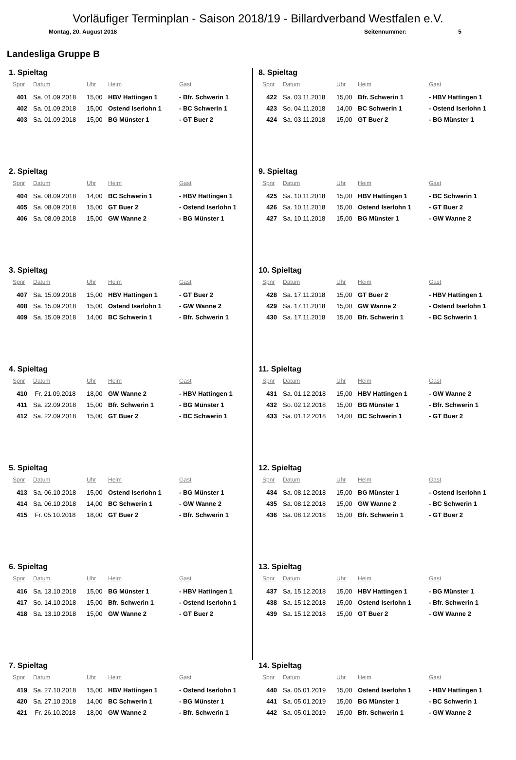Vorläufiger Terminplan - Saison 2018/19 - Billardverband Westfalen e.V.
Montag, 20. August 2018 Seitennummer: 5
Landesliga Gruppe B
1. Spieltag
| Spnr | Datum | Uhr | Heim | Gast |
| --- | --- | --- | --- | --- |
| 401 | Sa. 01.09.2018 | 15,00 | HBV Hattingen 1 | - Bfr. Schwerin 1 |
| 402 | Sa. 01.09.2018 | 15,00 | Ostend Iserlohn 1 | - BC Schwerin 1 |
| 403 | Sa. 01.09.2018 | 15,00 | BG Münster 1 | - GT Buer 2 |
2. Spieltag
| Spnr | Datum | Uhr | Heim | Gast |
| --- | --- | --- | --- | --- |
| 404 | Sa. 08.09.2018 | 14,00 | BC Schwerin 1 | - HBV Hattingen 1 |
| 405 | Sa. 08.09.2018 | 15,00 | GT Buer 2 | - Ostend Iserlohn 1 |
| 406 | Sa. 08.09.2018 | 15,00 | GW Wanne 2 | - BG Münster 1 |
3. Spieltag
| Spnr | Datum | Uhr | Heim | Gast |
| --- | --- | --- | --- | --- |
| 407 | Sa. 15.09.2018 | 15,00 | HBV Hattingen 1 | - GT Buer 2 |
| 408 | Sa. 15.09.2018 | 15,00 | Ostend Iserlohn 1 | - GW Wanne 2 |
| 409 | Sa. 15.09.2018 | 14,00 | BC Schwerin 1 | - Bfr. Schwerin 1 |
4. Spieltag
| Spnr | Datum | Uhr | Heim | Gast |
| --- | --- | --- | --- | --- |
| 410 | Fr. 21.09.2018 | 18,00 | GW Wanne 2 | - HBV Hattingen 1 |
| 411 | Sa. 22.09.2018 | 15,00 | Bfr. Schwerin 1 | - BG Münster 1 |
| 412 | Sa. 22.09.2018 | 15,00 | GT Buer 2 | - BC Schwerin 1 |
5. Spieltag
| Spnr | Datum | Uhr | Heim | Gast |
| --- | --- | --- | --- | --- |
| 413 | Sa. 06.10.2018 | 15,00 | Ostend Iserlohn 1 | - BG Münster 1 |
| 414 | Sa. 06.10.2018 | 14,00 | BC Schwerin 1 | - GW Wanne 2 |
| 415 | Fr. 05.10.2018 | 18,00 | GT Buer 2 | - Bfr. Schwerin 1 |
6. Spieltag
| Spnr | Datum | Uhr | Heim | Gast |
| --- | --- | --- | --- | --- |
| 416 | Sa. 13.10.2018 | 15,00 | BG Münster 1 | - HBV Hattingen 1 |
| 417 | So. 14.10.2018 | 15,00 | Bfr. Schwerin 1 | - Ostend Iserlohn 1 |
| 418 | Sa. 13.10.2018 | 15,00 | GW Wanne 2 | - GT Buer 2 |
7. Spieltag
| Spnr | Datum | Uhr | Heim | Gast |
| --- | --- | --- | --- | --- |
| 419 | Sa. 27.10.2018 | 15,00 | HBV Hattingen 1 | - Ostend Iserlohn 1 |
| 420 | Sa. 27.10.2018 | 14,00 | BC Schwerin 1 | - BG Münster 1 |
| 421 | Fr. 26.10.2018 | 18,00 | GW Wanne 2 | - Bfr. Schwerin 1 |
8. Spieltag
| Spnr | Datum | Uhr | Heim | Gast |
| --- | --- | --- | --- | --- |
| 422 | Sa. 03.11.2018 | 15,00 | Bfr. Schwerin 1 | - HBV Hattingen 1 |
| 423 | So. 04.11.2018 | 14,00 | BC Schwerin 1 | - Ostend Iserlohn 1 |
| 424 | Sa. 03.11.2018 | 15,00 | GT Buer 2 | - BG Münster 1 |
9. Spieltag
| Spnr | Datum | Uhr | Heim | Gast |
| --- | --- | --- | --- | --- |
| 425 | Sa. 10.11.2018 | 15,00 | HBV Hattingen 1 | - BC Schwerin 1 |
| 426 | Sa. 10.11.2018 | 15,00 | Ostend Iserlohn 1 | - GT Buer 2 |
| 427 | Sa. 10.11.2018 | 15,00 | BG Münster 1 | - GW Wanne 2 |
10. Spieltag
| Spnr | Datum | Uhr | Heim | Gast |
| --- | --- | --- | --- | --- |
| 428 | Sa. 17.11.2018 | 15,00 | GT Buer 2 | - HBV Hattingen 1 |
| 429 | Sa. 17.11.2018 | 15,00 | GW Wanne 2 | - Ostend Iserlohn 1 |
| 430 | Sa. 17.11.2018 | 15,00 | Bfr. Schwerin 1 | - BC Schwerin 1 |
11. Spieltag
| Spnr | Datum | Uhr | Heim | Gast |
| --- | --- | --- | --- | --- |
| 431 | Sa. 01.12.2018 | 15,00 | HBV Hattingen 1 | - GW Wanne 2 |
| 432 | So. 02.12.2018 | 15,00 | BG Münster 1 | - Bfr. Schwerin 1 |
| 433 | Sa. 01.12.2018 | 14,00 | BC Schwerin 1 | - GT Buer 2 |
12. Spieltag
| Spnr | Datum | Uhr | Heim | Gast |
| --- | --- | --- | --- | --- |
| 434 | Sa. 08.12.2018 | 15,00 | BG Münster 1 | - Ostend Iserlohn 1 |
| 435 | Sa. 08.12.2018 | 15,00 | GW Wanne 2 | - BC Schwerin 1 |
| 436 | Sa. 08.12.2018 | 15,00 | Bfr. Schwerin 1 | - GT Buer 2 |
13. Spieltag
| Spnr | Datum | Uhr | Heim | Gast |
| --- | --- | --- | --- | --- |
| 437 | Sa. 15.12.2018 | 15,00 | HBV Hattingen 1 | - BG Münster 1 |
| 438 | Sa. 15.12.2018 | 15,00 | Ostend Iserlohn 1 | - Bfr. Schwerin 1 |
| 439 | Sa. 15.12.2018 | 15,00 | GT Buer 2 | - GW Wanne 2 |
14. Spieltag
| Spnr | Datum | Uhr | Heim | Gast |
| --- | --- | --- | --- | --- |
| 440 | Sa. 05.01.2019 | 15,00 | Ostend Iserlohn 1 | - HBV Hattingen 1 |
| 441 | Sa. 05.01.2019 | 15,00 | BG Münster 1 | - BC Schwerin 1 |
| 442 | Sa. 05.01.2019 | 15,00 | Bfr. Schwerin 1 | - GW Wanne 2 |